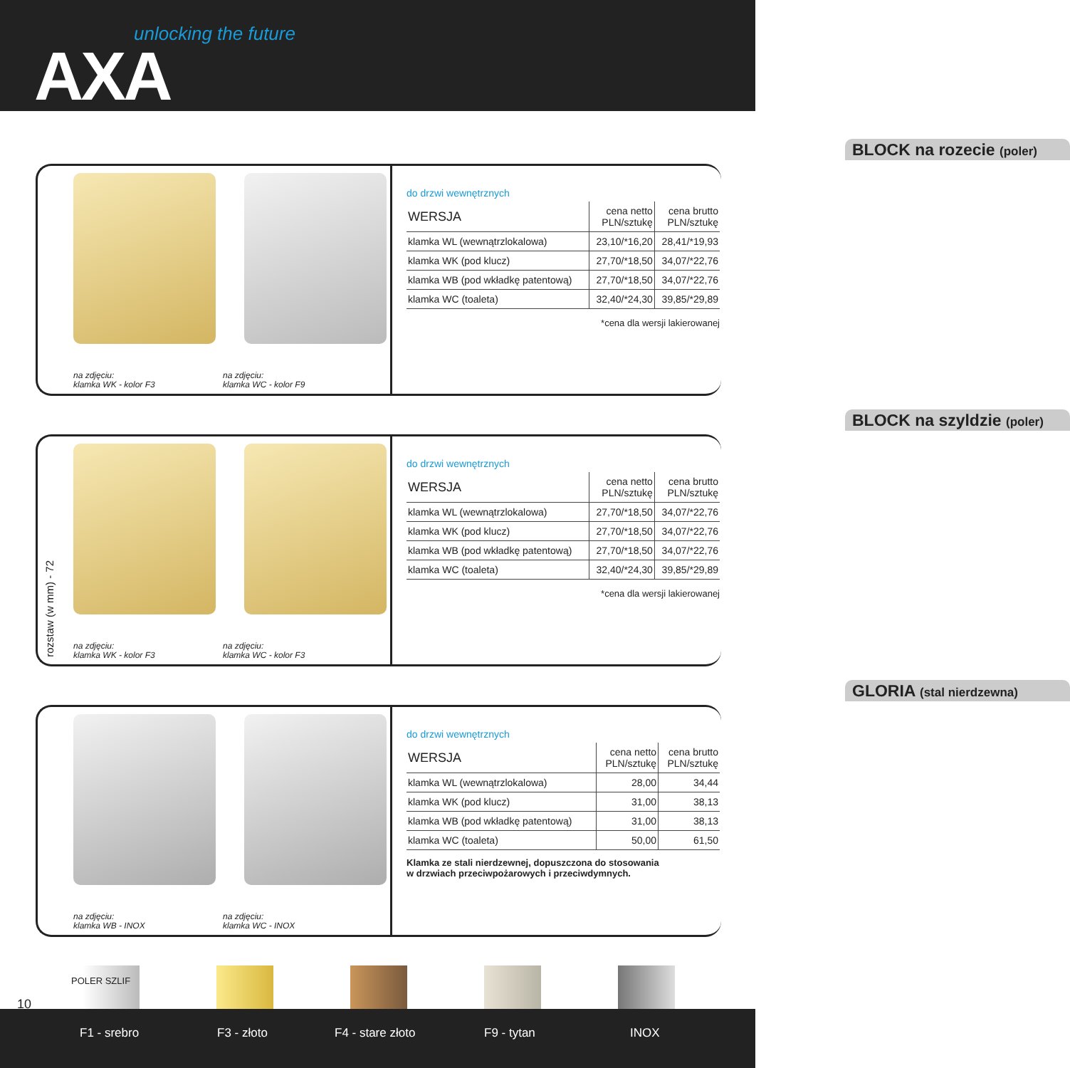unlocking the future
AXA
na zdjęciu:
klamka WK - kolor F3
na zdjęciu:
klamka WC - kolor F9
BLOCK na rozecie (poler)
do drzwi wewnętrznych
| WERSJA | cena netto PLN/sztukę | cena brutto PLN/sztukę |
| --- | --- | --- |
| klamka WL (wewnątrzlokalowa) | 23,10/*16,20 | 28,41/*19,93 |
| klamka WK (pod klucz) | 27,70/*18,50 | 34,07/*22,76 |
| klamka WB (pod wkładkę patentową) | 27,70/*18,50 | 34,07/*22,76 |
| klamka WC (toaleta) | 32,40/*24,30 | 39,85/*29,89 |
*cena dla wersji lakierowanej
rozstaw (w mm) - 72
na zdjęciu:
klamka WK - kolor F3
na zdjęciu:
klamka WC - kolor F3
BLOCK na szyldzie (poler)
do drzwi wewnętrznych
| WERSJA | cena netto PLN/sztukę | cena brutto PLN/sztukę |
| --- | --- | --- |
| klamka WL (wewnątrzlokalowa) | 27,70/*18,50 | 34,07/*22,76 |
| klamka WK (pod klucz) | 27,70/*18,50 | 34,07/*22,76 |
| klamka WB (pod wkładkę patentową) | 27,70/*18,50 | 34,07/*22,76 |
| klamka WC (toaleta) | 32,40/*24,30 | 39,85/*29,89 |
*cena dla wersji lakierowanej
na zdjęciu:
klamka WB - INOX
na zdjęciu:
klamka WC - INOX
GLORIA (stal nierdzewna)
do drzwi wewnętrznych
| WERSJA | cena netto PLN/sztukę | cena brutto PLN/sztukę |
| --- | --- | --- |
| klamka WL (wewnątrzlokalowa) | 28,00 | 34,44 |
| klamka WK (pod klucz) | 31,00 | 38,13 |
| klamka WB (pod wkładkę patentową) | 31,00 | 38,13 |
| klamka WC (toaleta) | 50,00 | 61,50 |
Klamka ze stali nierdzewnej, dopuszczona do stosowania
w drzwiach przeciwpożarowych i przeciwdymnych.
10
POLER SZLIF
F1 - srebro F3 - złoto F4 - stare złoto F9 - tytan INOX